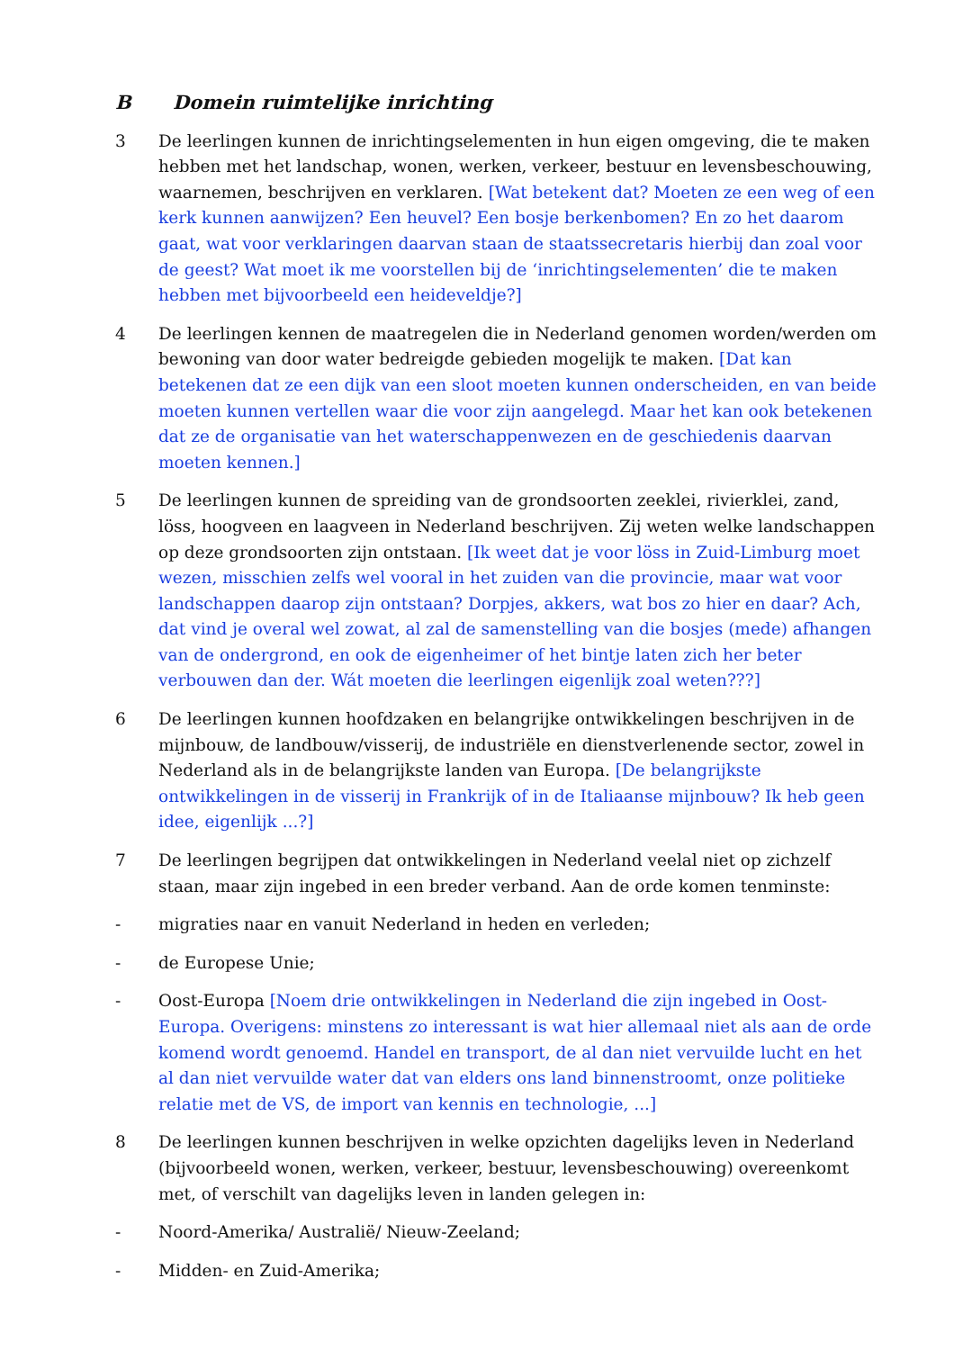B Domein ruimtelijke inrichting
3 De leerlingen kunnen de inrichtingselementen in hun eigen omgeving, die te maken hebben met het landschap, wonen, werken, verkeer, bestuur en levensbeschouwing, waarnemen, beschrijven en verklaren. [Wat betekent dat? Moeten ze een weg of een kerk kunnen aanwijzen? Een heuvel? Een bosje berkenbomen? En zo het daarom gaat, wat voor verklaringen daarvan staan de staatssecretaris hierbij dan zoal voor de geest? Wat moet ik me voorstellen bij de ‘inrichtingselementen’ die te maken hebben met bijvoorbeeld een heideveldje?]
4 De leerlingen kennen de maatregelen die in Nederland genomen worden/werden om bewoning van door water bedreigde gebieden mogelijk te maken. [Dat kan betekenen dat ze een dijk van een sloot moeten kunnen onderscheiden, en van beide moeten kunnen vertellen waar die voor zijn aangelegd. Maar het kan ook betekenen dat ze de organisatie van het waterschappenwezen en de geschiedenis daarvan moeten kennen.]
5 De leerlingen kunnen de spreiding van de grondsoorten zeeklei, rivierklei, zand, löss, hoogveen en laagveen in Nederland beschrijven. Zij weten welke landschappen op deze grondsoorten zijn ontstaan. [Ik weet dat je voor löss in Zuid-Limburg moet wezen, misschien zelfs wel vooral in het zuiden van die provincie, maar wat voor landschappen daarop zijn ontstaan? Dorpjes, akkers, wat bos zo hier en daar? Ach, dat vind je overal wel zowat, al zal de samenstelling van die bosjes (mede) afhangen van de ondergrond, en ook de eigenheimer of het bintje laten zich her beter verbouwen dan der. Wát moeten die leerlingen eigenlijk zoal weten???]
6 De leerlingen kunnen hoofdzaken en belangrijke ontwikkelingen beschrijven in de mijnbouw, de landbouw/visserij, de industriële en dienstverlenende sector, zowel in Nederland als in de belangrijkste landen van Europa. [De belangrijkste ontwikkelingen in de visserij in Frankrijk of in de Italiaanse mijnbouw? Ik heb geen idee, eigenlijk ...?]
7 De leerlingen begrijpen dat ontwikkelingen in Nederland veelal niet op zichzelf staan, maar zijn ingebed in een breder verband. Aan de orde komen tenminste:
- migraties naar en vanuit Nederland in heden en verleden;
- de Europese Unie;
- Oost-Europa [Noem drie ontwikkelingen in Nederland die zijn ingebed in Oost-Europa. Overigens: minstens zo interessant is wat hier allemaal niet als aan de orde komend wordt genoemd. Handel en transport, de al dan niet vervuilde lucht en het al dan niet vervuilde water dat van elders ons land binnenstroomt, onze politieke relatie met de VS, de import van kennis en technologie, ...]
8 De leerlingen kunnen beschrijven in welke opzichten dagelijks leven in Nederland (bijvoorbeeld wonen, werken, verkeer, bestuur, levensbeschouwing) overeenkomt met, of verschilt van dagelijks leven in landen gelegen in:
- Noord-Amerika/ Australië/ Nieuw-Zeeland;
- Midden- en Zuid-Amerika;